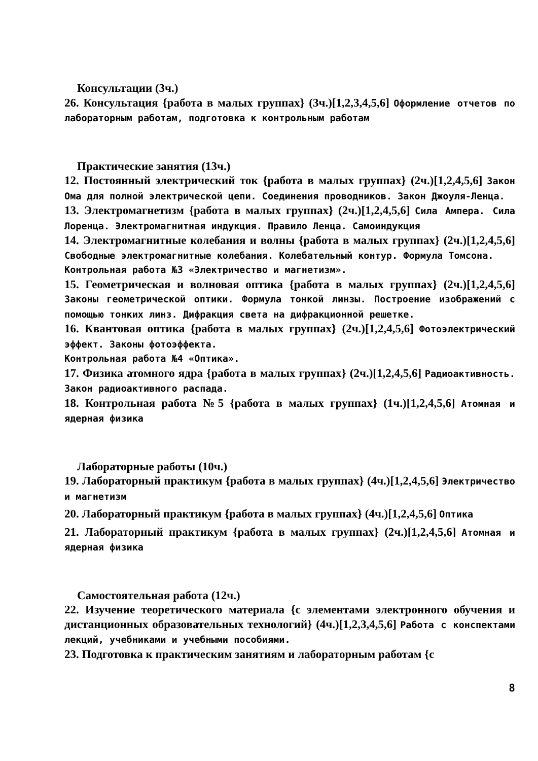Консультации (3ч.)
26. Консультация {работа в малых группах} (3ч.)[1,2,3,4,5,6] Оформление отчетов по лабораторным работам, подготовка к контрольным работам
Практические занятия (13ч.)
12. Постоянный электрический ток {работа в малых группах} (2ч.)[1,2,4,5,6] Закон Ома для полной электрической цепи. Соединения проводников. Закон Джоуля-Ленца.
13. Электромагнетизм {работа в малых группах} (2ч.)[1,2,4,5,6] Сила Ампера. Сила Лоренца. Электромагнитная индукция. Правило Ленца. Самоиндукция
14. Электромагнитные колебания и волны {работа в малых группах} (2ч.)[1,2,4,5,6] Свободные электромагнитные колебания. Колебательный контур. Формула Томсона.
Контрольная работа №3 «Электричество и магнетизм».
15. Геометрическая и волновая оптика {работа в малых группах} (2ч.)[1,2,4,5,6] Законы геометрической оптики. Формула тонкой линзы. Построение изображений с помощью тонких линз. Дифракция света на дифракционной решетке.
16. Квантовая оптика {работа в малых группах} (2ч.)[1,2,4,5,6] Фотоэлектрический эффект. Законы фотоэффекта.
Контрольная работа №4 «Оптика».
17. Физика атомного ядра {работа в малых группах} (2ч.)[1,2,4,5,6] Радиоактивность. Закон радиоактивного распада.
18. Контрольная работа №5 {работа в малых группах} (1ч.)[1,2,4,5,6] Атомная и ядерная физика
Лабораторные работы (10ч.)
19. Лабораторный практикум {работа в малых группах} (4ч.)[1,2,4,5,6] Электричество и магнетизм
20. Лабораторный практикум {работа в малых группах} (4ч.)[1,2,4,5,6] Оптика
21. Лабораторный практикум {работа в малых группах} (2ч.)[1,2,4,5,6] Атомная и ядерная физика
Самостоятельная работа (12ч.)
22. Изучение теоретического материала {с элементами электронного обучения и дистанционных образовательных технологий} (4ч.)[1,2,3,4,5,6] Работа с конспектами лекций, учебниками и учебными пособиями.
23. Подготовка к практическим занятиям и лабораторным работам {с
8